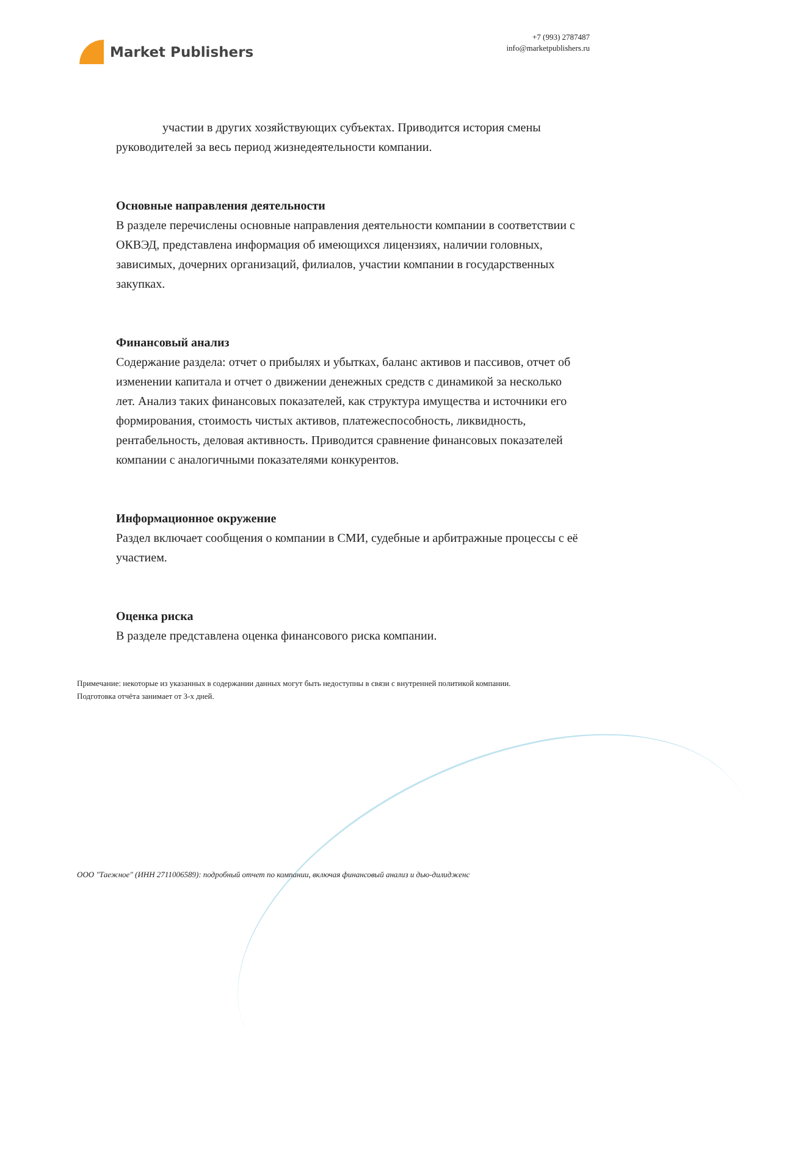Market Publishers
+7 (993) 2787487
info@marketpublishers.ru
участии в других хозяйствующих субъектах. Приводится история смены руководителей за весь период жизнедеятельности компании.
Основные направления деятельности
В разделе перечислены основные направления деятельности компании в соответствии с ОКВЭД, представлена информация об имеющихся лицензиях, наличии головных, зависимых, дочерних организаций, филиалов, участии компании в государственных закупках.
Финансовый анализ
Содержание раздела: отчет о прибылях и убытках, баланс активов и пассивов, отчет об изменении капитала и отчет о движении денежных средств с динамикой за несколько лет. Анализ таких финансовых показателей, как структура имущества и источники его формирования, стоимость чистых активов, платежеспособность, ликвидность, рентабельность, деловая активность. Приводится сравнение финансовых показателей компании с аналогичными показателями конкурентов.
Информационное окружение
Раздел включает сообщения о компании в СМИ, судебные и арбитражные процессы с её участием.
Оценка риска
В разделе представлена оценка финансового риска компании.
Примечание: некоторые из указанных в содержании данных могут быть недоступны в связи с внутренней политикой компании.
Подготовка отчёта занимает от 3-х дней.
ООО "Таежное" (ИНН 2711006589): подробный отчет по компании, включая финансовый анализ и дью-дилидженс